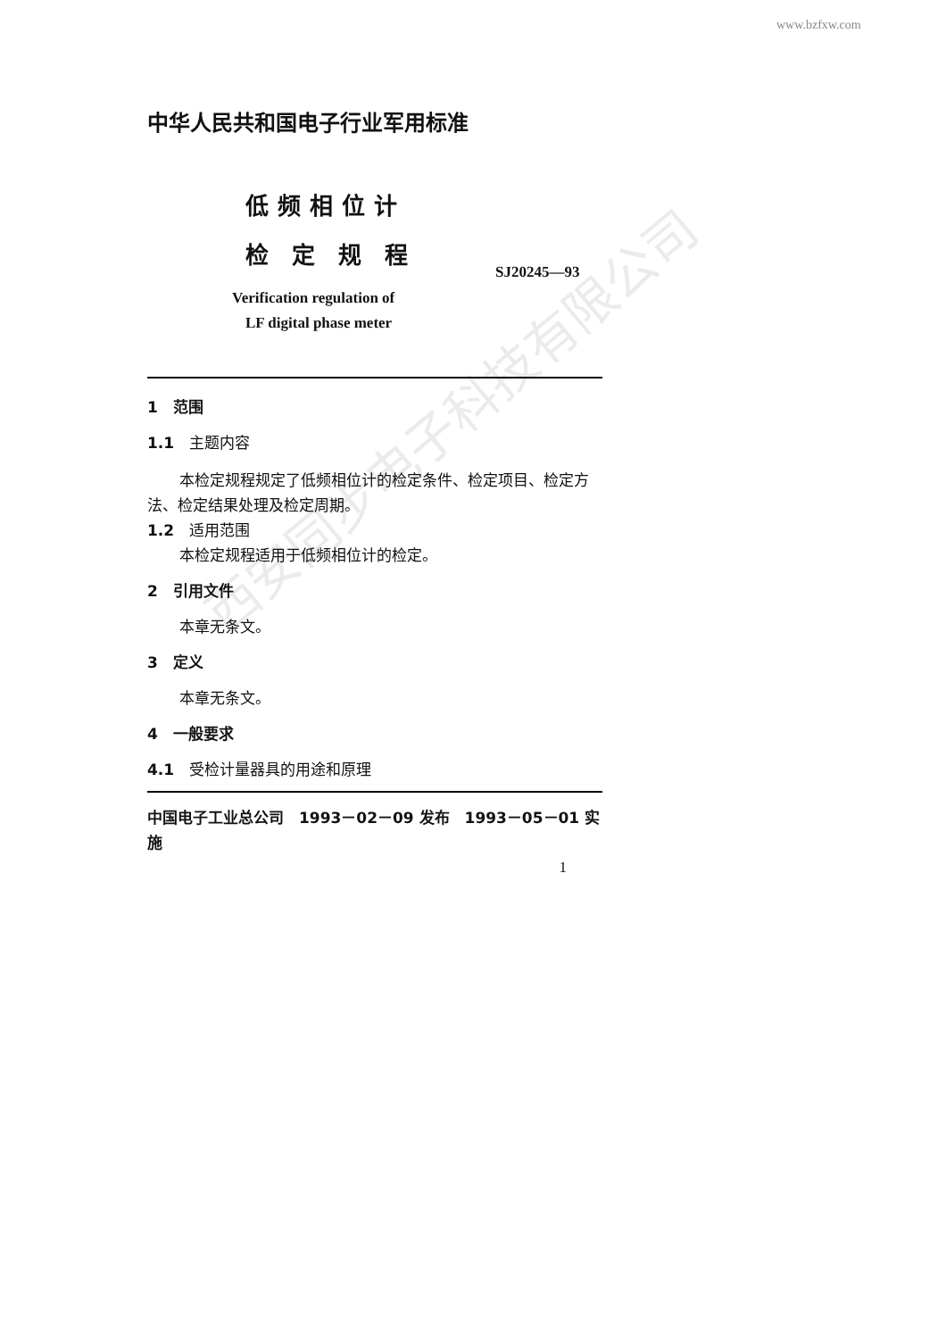www.bzfxw.com
中华人民共和国电子行业军用标准
低频相位计
检定规程
SJ20245—93
Verification regulation of
LF digital phase meter
1　范围
1.1　主题内容
本检定规程规定了低频相位计的检定条件、检定项目、检定方法、检定结果处理及检定周期。
1.2　适用范围
本检定规程适用于低频相位计的检定。
2　引用文件
本章无条文。
3　定义
本章无条文。
4　一般要求
4.1　受检计量器具的用途和原理
中国电子工业总公司　1993－02－09 发布　1993－05－01 实施
1
西安同步电子科技有限公司